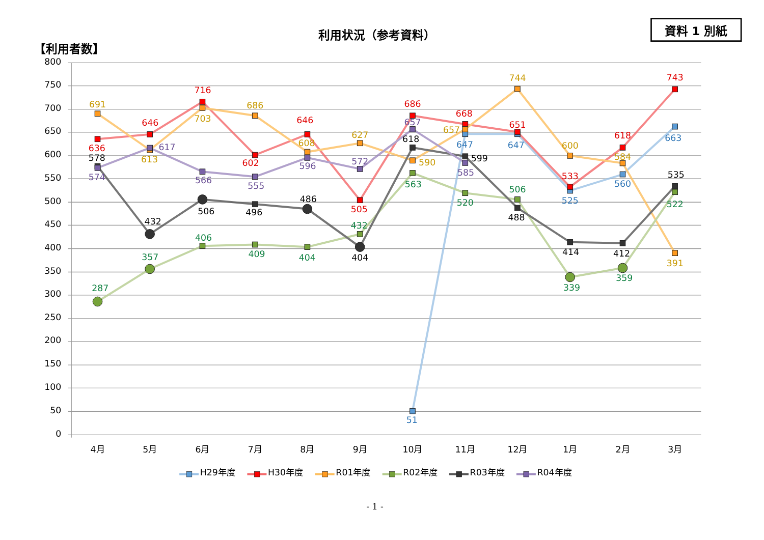資料 1 別紙
利用状況（参考資料）
【利用者数】
800
750
700
650
600
550
500
450
400
350
300
250
200
150
100
50
0
4月
5月
6月
7月
8月
9月
10月
11月
12月
1月
2月
3月
51
647
647
525
560
663
636
646
716
602
646
505
686
668
651
533
618
743
691
613
703
686
608
627
590
657
744
600
584
391
287
357
406
409
404
432
563
520
506
339
359
522
578
432
506
496
486
404
618
599
488
414
412
535
574
617
566
555
596
572
657
585
H29年度
H30年度
R01年度
R02年度
R03年度
R04年度
- 1 -